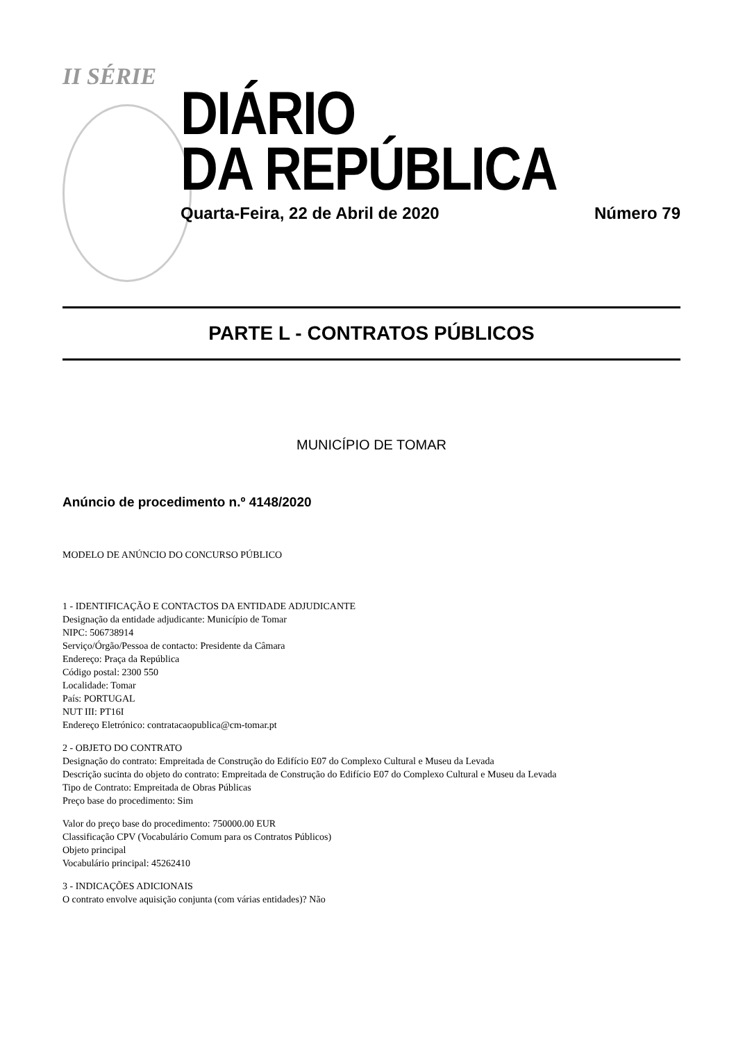II SÉRIE
DIÁRIO
DA REPÚBLICA
Quarta-Feira, 22 de Abril de 2020 Número 79
PARTE L - CONTRATOS PÚBLICOS
MUNICÍPIO DE TOMAR
Anúncio de procedimento n.º 4148/2020
MODELO DE ANÚNCIO DO CONCURSO PÚBLICO
1 - IDENTIFICAÇÃO E CONTACTOS DA ENTIDADE ADJUDICANTE
Designação da entidade adjudicante: Município de Tomar
NIPC: 506738914
Serviço/Órgão/Pessoa de contacto: Presidente da Câmara
Endereço: Praça da República
Código postal: 2300 550
Localidade: Tomar
País: PORTUGAL
NUT III: PT16I
Endereço Eletrónico: contratacaopublica@cm-tomar.pt
2 - OBJETO DO CONTRATO
Designação do contrato: Empreitada de Construção do Edifício E07 do Complexo Cultural e Museu da Levada
Descrição sucinta do objeto do contrato: Empreitada de Construção do Edifício E07 do Complexo Cultural e Museu da Levada
Tipo de Contrato: Empreitada de Obras Públicas
Preço base do procedimento: Sim
Valor do preço base do procedimento: 750000.00 EUR
Classificação CPV (Vocabulário Comum para os Contratos Públicos)
Objeto principal
Vocabulário principal: 45262410
3 - INDICAÇÕES ADICIONAIS
O contrato envolve aquisição conjunta (com várias entidades)? Não